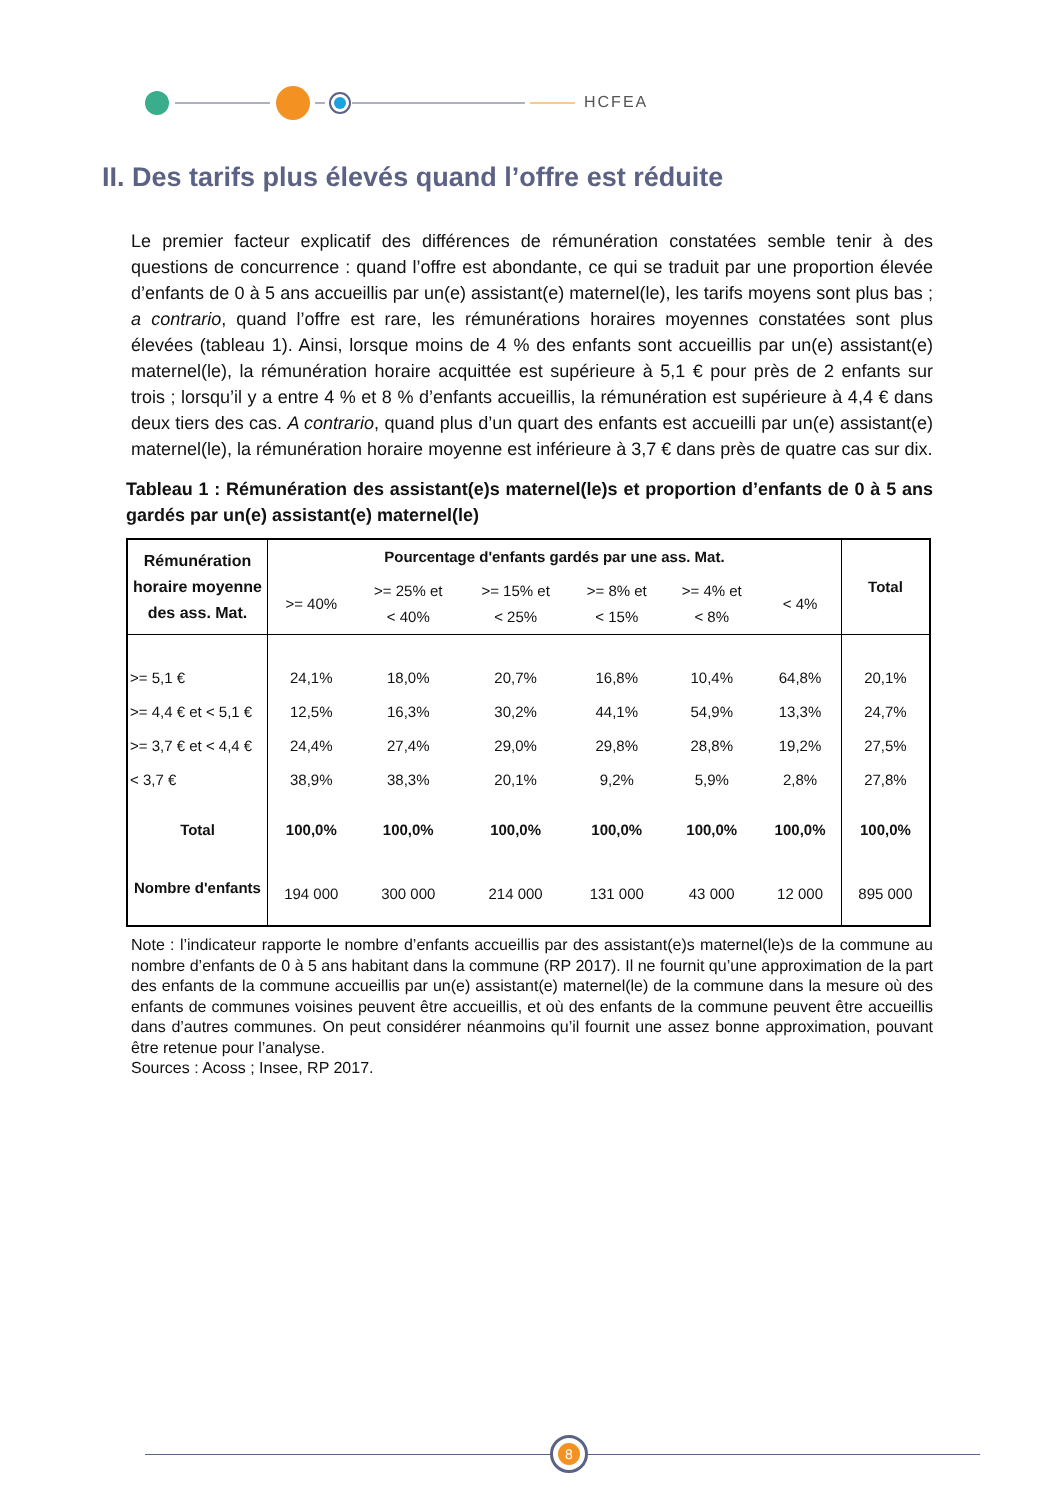HCFEA
II. Des tarifs plus élevés quand l’offre est réduite
Le premier facteur explicatif des différences de rémunération constatées semble tenir à des questions de concurrence : quand l’offre est abondante, ce qui se traduit par une proportion élevée d’enfants de 0 à 5 ans accueillis par un(e) assistant(e) maternel(le), les tarifs moyens sont plus bas ; a contrario, quand l’offre est rare, les rémunérations horaires moyennes constatées sont plus élevées (tableau 1). Ainsi, lorsque moins de 4 % des enfants sont accueillis par un(e) assistant(e) maternel(le), la rémunération horaire acquittée est supérieure à 5,1 € pour près de 2 enfants sur trois ; lorsqu’il y a entre 4 % et 8 % d’enfants accueillis, la rémunération est supérieure à 4,4 € dans deux tiers des cas. A contrario, quand plus d’un quart des enfants est accueilli par un(e) assistant(e) maternel(le), la rémunération horaire moyenne est inférieure à 3,7 € dans près de quatre cas sur dix.
Tableau 1 : Rémunération des assistant(e)s maternel(le)s et proportion d’enfants de 0 à 5 ans gardés par un(e) assistant(e) maternel(le)
| Rémunération horaire moyenne des ass. Mat. | Pourcentage d'enfants gardés par une ass. Mat. | | | | | | Total |
| --- | --- | --- | --- | --- | --- | --- | --- |
| | >= 40% | >= 25% et < 40% | >= 15% et < 25% | >= 8% et < 15% | >= 4% et < 8% | < 4% | |
| >= 5,1 € | 24,1% | 18,0% | 20,7% | 16,8% | 10,4% | 64,8% | 20,1% |
| >= 4,4 € et < 5,1 € | 12,5% | 16,3% | 30,2% | 44,1% | 54,9% | 13,3% | 24,7% |
| >= 3,7 € et < 4,4 € | 24,4% | 27,4% | 29,0% | 29,8% | 28,8% | 19,2% | 27,5% |
| < 3,7 € | 38,9% | 38,3% | 20,1% | 9,2% | 5,9% | 2,8% | 27,8% |
| Total | 100,0% | 100,0% | 100,0% | 100,0% | 100,0% | 100,0% | 100,0% |
| Nombre d'enfants | 194 000 | 300 000 | 214 000 | 131 000 | 43 000 | 12 000 | 895 000 |
Note : l’indicateur rapporte le nombre d’enfants accueillis par des assistant(e)s maternel(le)s de la commune au nombre d’enfants de 0 à 5 ans habitant dans la commune (RP 2017). Il ne fournit qu’une approximation de la part des enfants de la commune accueillis par un(e) assistant(e) maternel(le) de la commune dans la mesure où des enfants de communes voisines peuvent être accueillis, et où des enfants de la commune peuvent être accueillis dans d’autres communes. On peut considérer néanmoins qu’il fournit une assez bonne approximation, pouvant être retenue pour l’analyse.
Sources : Acoss ; Insee, RP 2017.
8